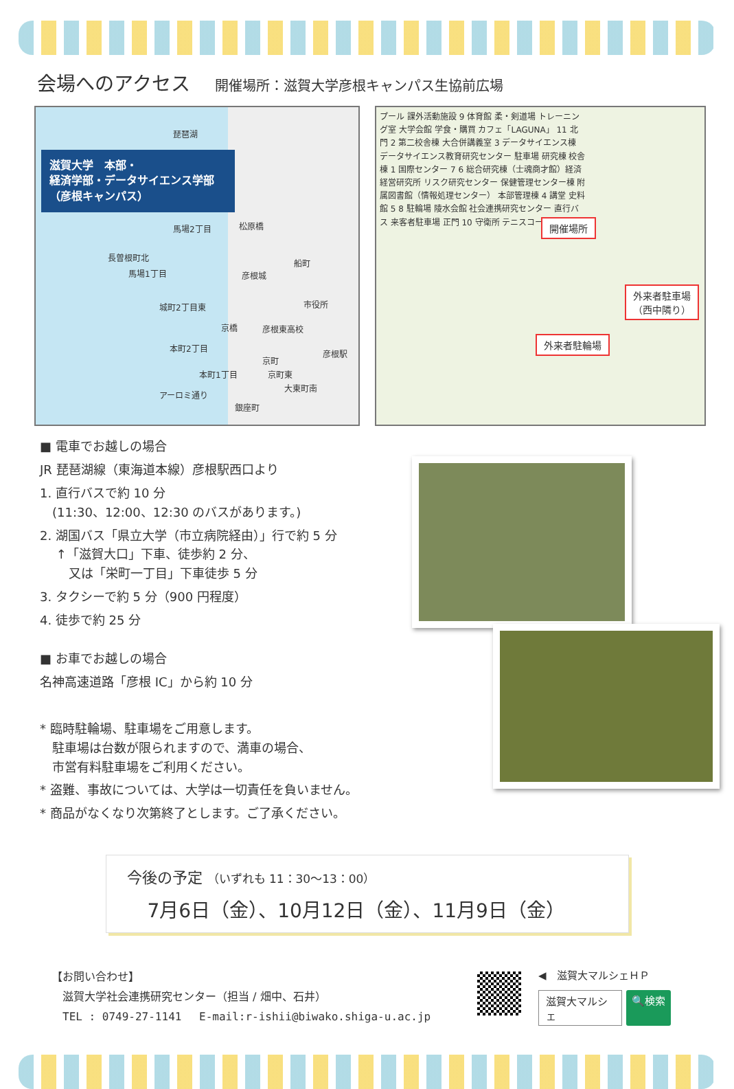会場へのアクセス 開催場所：滋賀大学彦根キャンパス生協前広場
琵琶湖
滋賀大学　本部・
経済学部・データサイエンス学部
（彦根キャンパス）
馬場2丁目 松原橋
長曽根町北
馬場1丁目
船町
彦根城
市役所
城町2丁目東
京橋 彦根東高校
本町2丁目
彦根駅
京町
本町1丁目 京町東
大東町南
銀座町
アーロミ通り
プール 課外活動施設 9 体育館 柔・剣道場 トレーニング室 大学会館 学食・購買 カフェ「LAGUNA」 11 北門 2 第二校舎棟 大合併講義室 3 データサイエンス棟 データサイエンス教育研究センター 駐車場 研究棟 校舎棟 1 国際センター 7 6 総合研究棟（士魂商才館）経済経営研究所 リスク研究センター 保健管理センター棟 附属図書館（情報処理センター） 本部管理棟 4 講堂 史料館 5 8 駐輪場 陵水会館 社会連携研究センター 直行バス 来客者駐車場 正門 10 守衛所 テニスコート
開催場所
外来者駐車場
（西中隣り）
外来者駐輪場
■ 電車でお越しの場合
JR 琵琶湖線（東海道本線）彦根駅西口より
1. 直行バスで約 10 分
　(11:30、12:00、12:30 のバスがあります。)
2. 湖国バス「県立大学（市立病院経由）」行で約 5 分
　 ↑「滋賀大口」下車、徒歩約 2 分、
　　 又は「栄町一丁目」下車徒歩 5 分
3. タクシーで約 5 分（900 円程度）
4. 徒歩で約 25 分
■ お車でお越しの場合
名神高速道路「彦根 IC」から約 10 分
* 臨時駐輪場、駐車場をご用意します。
　駐車場は台数が限られますので、満車の場合、
　市営有料駐車場をご利用ください。
* 盗難、事故については、大学は一切責任を負いません。
* 商品がなくなり次第終了とします。ご了承ください。
今後の予定 （いずれも 11：30～13：00）
7月6日（金）、10月12日（金）、11月9日（金）
【お問い合わせ】
　滋賀大学社会連携研究センター（担当 / 畑中、石井）
　TEL : 0749-27-1141　 E-mail:r-ishii@biwako.shiga-u.ac.jp
◀　滋賀大マルシェＨＰ
滋賀大マルシェ
🔍検索